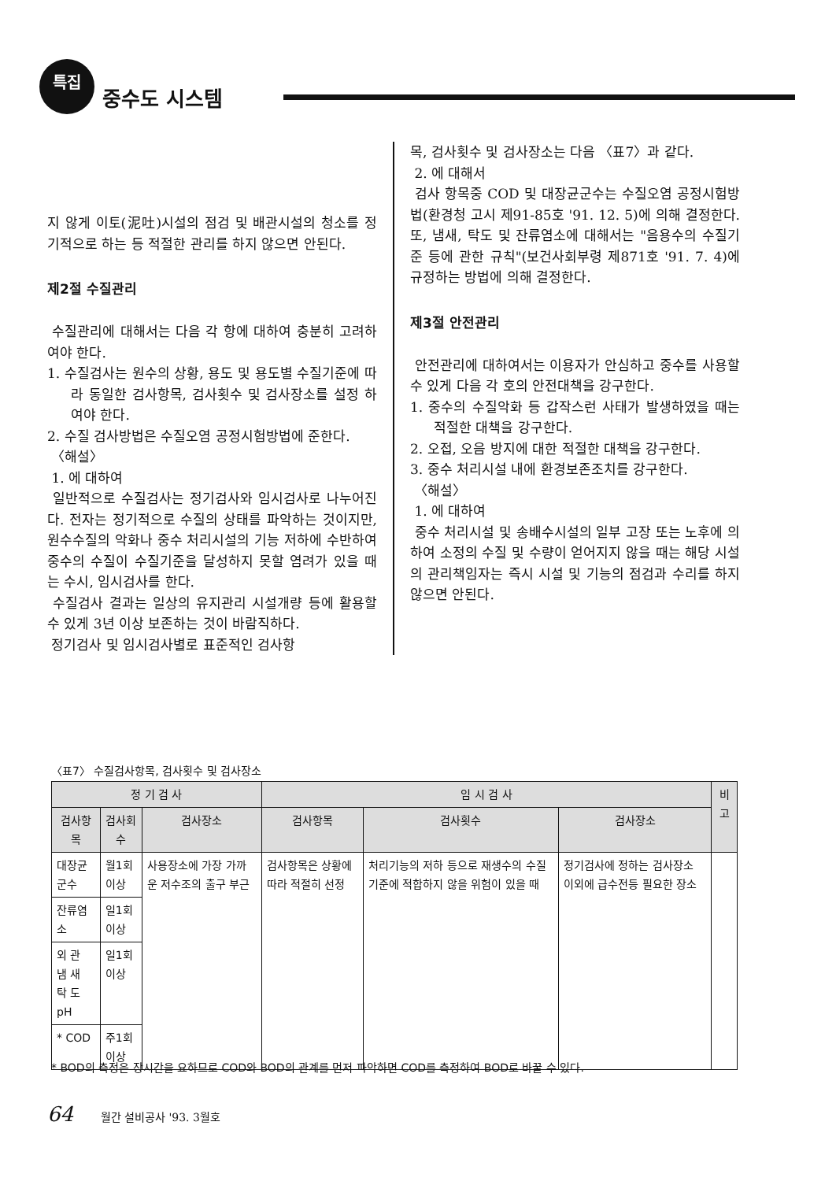특집
중수도 시스템
지 않게 이토(泥吐)시설의 점검 및 배관시설의 청소를 정기적으로 하는 등 적절한 관리를 하지 않으면 안된다.
제2절 수질관리
수질관리에 대해서는 다음 각 항에 대하여 충분히 고려하여야 한다.
1. 수질검사는 원수의 상황, 용도 및 용도별 수질기준에 따라 동일한 검사항목, 검사횟수 및 검사장소를 설정 하여야 한다.
2. 수질 검사방법은 수질오염 공정시험방법에 준한다.
〈해설〉
1. 에 대하여
일반적으로 수질검사는 정기검사와 임시검사로 나누어진다. 전자는 정기적으로 수질의 상태를 파악하는 것이지만, 원수수질의 악화나 중수 처리시설의 기능 저하에 수반하여 중수의 수질이 수질기준을 달성하지 못할 염려가 있을 때는 수시, 임시검사를 한다.
수질검사 결과는 일상의 유지관리 시설개량 등에 활용할 수 있게 3년 이상 보존하는 것이 바람직하다.
정기검사 및 임시검사별로 표준적인 검사항
목, 검사횟수 및 검사장소는 다음 〈표7〉과 같다.
2. 에 대해서
검사 항목중 COD 및 대장균군수는 수질오염 공정시험방법(환경청 고시 제91-85호 '91. 12. 5)에 의해 결정한다. 또, 냄새, 탁도 및 잔류염소에 대해서는 "음용수의 수질기준 등에 관한 규칙"(보건사회부령 제871호 '91. 7. 4)에 규정하는 방법에 의해 결정한다.
제3절 안전관리
안전관리에 대하여서는 이용자가 안심하고 중수를 사용할 수 있게 다음 각 호의 안전대책을 강구한다.
1. 중수의 수질악화 등 갑작스런 사태가 발생하였을 때는 적절한 대책을 강구한다.
2. 오접, 오음 방지에 대한 적절한 대책을 강구한다.
3. 중수 처리시설 내에 환경보존조치를 강구한다.
〈해설〉
1. 에 대하여
중수 처리시설 및 송배수시설의 일부 고장 또는 노후에 의하여 소정의 수질 및 수량이 얻어지지 않을 때는 해당 시설의 관리책임자는 즉시 시설 및 기능의 점검과 수리를 하지 않으면 안된다.
〈표7〉 수질검사항목, 검사횟수 및 검사장소
| 정 기 검 사 | | | 임 시 검 사 | | | 비고 |
| --- | --- | --- | --- | --- | --- | --- |
| 검사항목 | 검사회수 | 검사장소 | 검사항목 | 검사횟수 | 검사장소 | |
| 대장균군수 | 월1회 이상 | 사용장소에 가장 가까운 저수조의 출구 부근 | 검사항목은 상황에 따라 적절히 선정 | 처리기능의 저하 등으로 재생수의 수질기준에 적합하지 않을 위험이 있을 때 | 정기검사에 정하는 검사장소 이외에 급수전등 필요한 장소 | |
| 잔류염소 | 일1회 이상 | | | | | |
| 외 관 냄 새 탁 도 pH | 일1회 이상 | | | | | |
| * COD | 주1회 이상 | | | | | |
* BOD의 측정은 장시간을 요하므로 COD와 BOD의 관계를 먼저 파악하면 COD를 측정하여 BOD로 바꿀 수 있다.
64 월간 설비공사 '93. 3월호